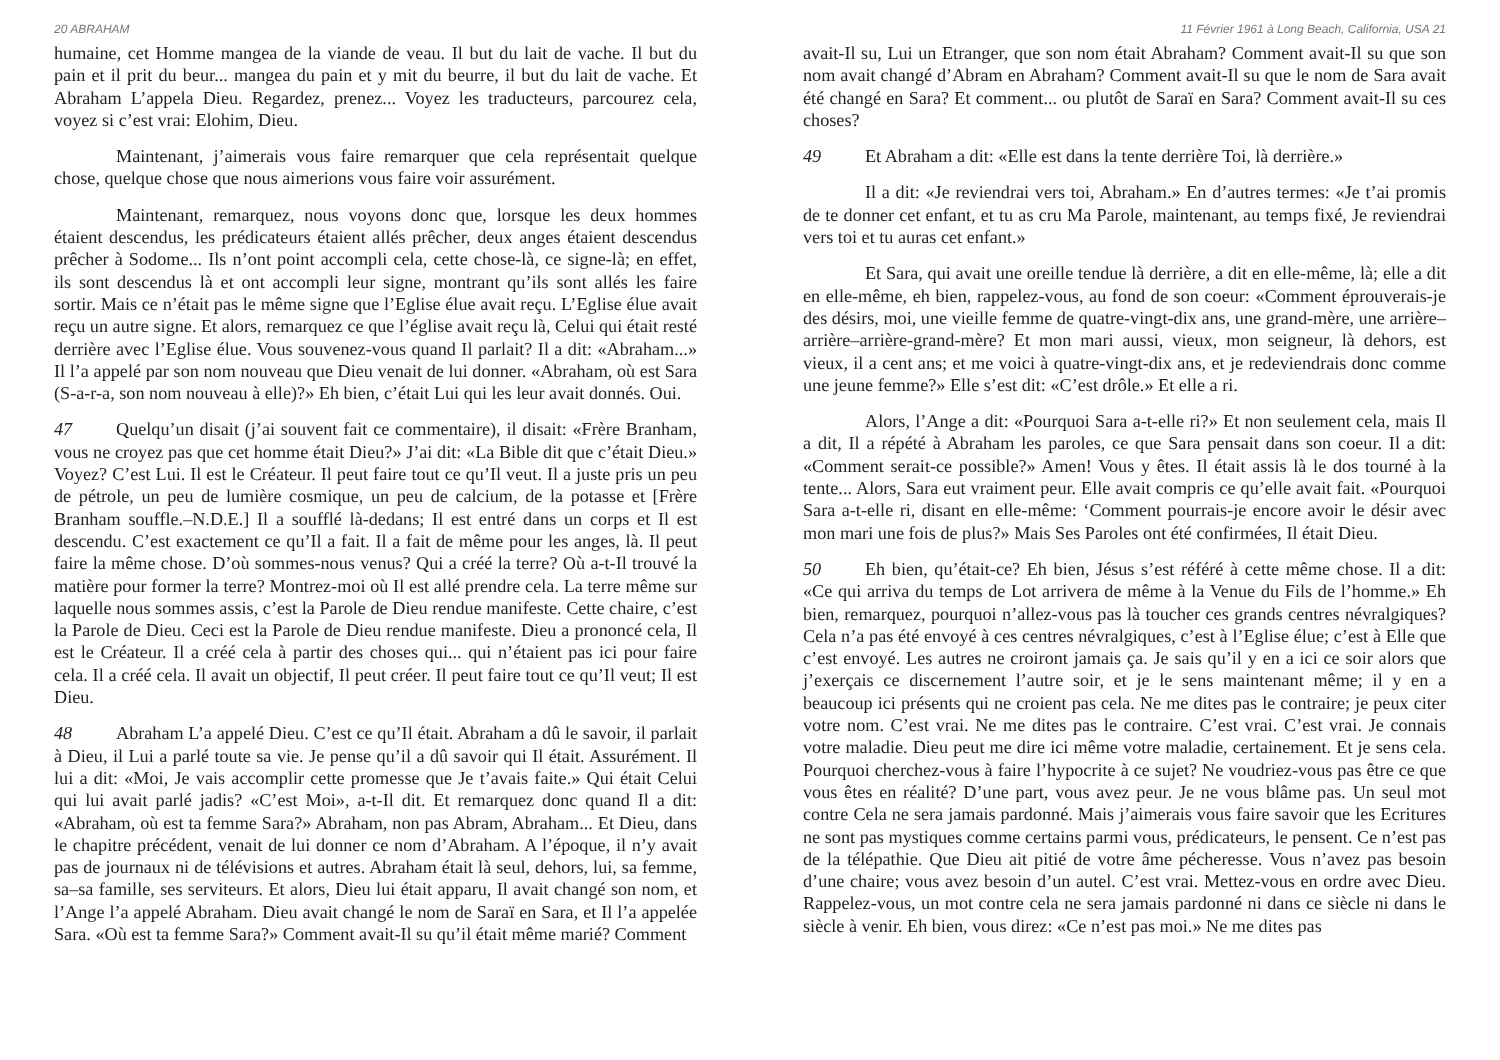20 ABRAHAM
humaine, cet Homme mangea de la viande de veau. Il but du lait de vache. Il but du pain et il prit du beur... mangea du pain et y mit du beurre, il but du lait de vache. Et Abraham L’appela Dieu. Regardez, prenez... Voyez les traducteurs, parcourez cela, voyez si c’est vrai: Elohim, Dieu.
Maintenant, j’aimerais vous faire remarquer que cela représentait quelque chose, quelque chose que nous aimerions vous faire voir assurément.
Maintenant, remarquez, nous voyons donc que, lorsque les deux hommes étaient descendus, les prédicateurs étaient allés prêcher, deux anges étaient descendus prêcher à Sodome... Ils n’ont point accompli cela, cette chose-là, ce signe-là; en effet, ils sont descendus là et ont accompli leur signe, montrant qu’ils sont allés les faire sortir. Mais ce n’était pas le même signe que l’Eglise élue avait reçu. L’Eglise élue avait reçu un autre signe. Et alors, remarquez ce que l’église avait reçu là, Celui qui était resté derrière avec l’Eglise élue. Vous souvenez-vous quand Il parlait? Il a dit: «Abraham...» Il l’a appelé par son nom nouveau que Dieu venait de lui donner. «Abraham, où est Sara (S-a-r-a, son nom nouveau à elle)?» Eh bien, c’était Lui qui les leur avait donnés. Oui.
47 Quelqu’un disait (j’ai souvent fait ce commentaire), il disait: «Frère Branham, vous ne croyez pas que cet homme était Dieu?» J’ai dit: «La Bible dit que c’était Dieu.» Voyez? C’est Lui. Il est le Créateur. Il peut faire tout ce qu’Il veut. Il a juste pris un peu de pétrole, un peu de lumière cosmique, un peu de calcium, de la potasse et [Frère Branham souffle.–N.D.E.] Il a soufflé là-dedans; Il est entré dans un corps et Il est descendu. C’est exactement ce qu’Il a fait. Il a fait de même pour les anges, là. Il peut faire la même chose. D’où sommes-nous venus? Qui a créé la terre? Où a-t-Il trouvé la matière pour former la terre? Montrez-moi où Il est allé prendre cela. La terre même sur laquelle nous sommes assis, c’est la Parole de Dieu rendue manifeste. Cette chaire, c’est la Parole de Dieu. Ceci est la Parole de Dieu rendue manifeste. Dieu a prononcé cela, Il est le Créateur. Il a créé cela à partir des choses qui... qui n’étaient pas ici pour faire cela. Il a créé cela. Il avait un objectif, Il peut créer. Il peut faire tout ce qu’Il veut; Il est Dieu.
48 Abraham L’a appelé Dieu. C’est ce qu’Il était. Abraham a dû le savoir, il parlait à Dieu, il Lui a parlé toute sa vie. Je pense qu’il a dû savoir qui Il était. Assurément. Il lui a dit: «Moi, Je vais accomplir cette promesse que Je t’avais faite.» Qui était Celui qui lui avait parlé jadis? «C’est Moi», a-t-Il dit. Et remarquez donc quand Il a dit: «Abraham, où est ta femme Sara?» Abraham, non pas Abram, Abraham... Et Dieu, dans le chapitre précédent, venait de lui donner ce nom d’Abraham. A l’époque, il n’y avait pas de journaux ni de télévisions et autres. Abraham était là seul, dehors, lui, sa femme, sa–sa famille, ses serviteurs. Et alors, Dieu lui était apparu, Il avait changé son nom, et l’Ange l’a appelé Abraham. Dieu avait changé le nom de Saraï en Sara, et Il l’a appelée Sara. «Où est ta femme Sara?» Comment avait-Il su qu’il était même marié? Comment
11 Février 1961 à Long Beach, California, USA 21
avait-Il su, Lui un Etranger, que son nom était Abraham? Comment avait-Il su que son nom avait changé d’Abram en Abraham? Comment avait-Il su que le nom de Sara avait été changé en Sara? Et comment... ou plutôt de Saraï en Sara? Comment avait-Il su ces choses?
49 Et Abraham a dit: «Elle est dans la tente derrière Toi, là derrière.»
Il a dit: «Je reviendrai vers toi, Abraham.» En d’autres termes: «Je t’ai promis de te donner cet enfant, et tu as cru Ma Parole, maintenant, au temps fixé, Je reviendrai vers toi et tu auras cet enfant.»
Et Sara, qui avait une oreille tendue là derrière, a dit en elle-même, là; elle a dit en elle-même, eh bien, rappelez-vous, au fond de son coeur: «Comment éprouverais-je des désirs, moi, une vieille femme de quatre-vingt-dix ans, une grand-mère, une arrière–arrière–arrière-grand-mère? Et mon mari aussi, vieux, mon seigneur, là dehors, est vieux, il a cent ans; et me voici à quatre-vingt-dix ans, et je redeviendrais donc comme une jeune femme?» Elle s’est dit: «C’est drôle.» Et elle a ri.
Alors, l’Ange a dit: «Pourquoi Sara a-t-elle ri?» Et non seulement cela, mais Il a dit, Il a répété à Abraham les paroles, ce que Sara pensait dans son coeur. Il a dit: «Comment serait-ce possible?» Amen! Vous y êtes. Il était assis là le dos tourné à la tente... Alors, Sara eut vraiment peur. Elle avait compris ce qu’elle avait fait. «Pourquoi Sara a-t-elle ri, disant en elle-même: ‘Comment pourrais-je encore avoir le désir avec mon mari une fois de plus?» Mais Ses Paroles ont été confirmées, Il était Dieu.
50 Eh bien, qu’était-ce? Eh bien, Jésus s’est référé à cette même chose. Il a dit: «Ce qui arriva du temps de Lot arrivera de même à la Venue du Fils de l’homme.» Eh bien, remarquez, pourquoi n’allez-vous pas là toucher ces grands centres névralgiques? Cela n’a pas été envoyé à ces centres névralgiques, c’est à l’Eglise élue; c’est à Elle que c’est envoyé. Les autres ne croiront jamais ça. Je sais qu’il y en a ici ce soir alors que j’exerçais ce discernement l’autre soir, et je le sens maintenant même; il y en a beaucoup ici présents qui ne croient pas cela. Ne me dites pas le contraire; je peux citer votre nom. C’est vrai. Ne me dites pas le contraire. C’est vrai. C’est vrai. Je connais votre maladie. Dieu peut me dire ici même votre maladie, certainement. Et je sens cela. Pourquoi cherchez-vous à faire l’hypocrite à ce sujet? Ne voudriez-vous pas être ce que vous êtes en réalité? D’une part, vous avez peur. Je ne vous blâme pas. Un seul mot contre Cela ne sera jamais pardonné. Mais j’aimerais vous faire savoir que les Ecritures ne sont pas mystiques comme certains parmi vous, prédicateurs, le pensent. Ce n’est pas de la télépathie. Que Dieu ait pitié de votre âme pécheresse. Vous n’avez pas besoin d’une chaire; vous avez besoin d’un autel. C’est vrai. Mettez-vous en ordre avec Dieu. Rappelez-vous, un mot contre cela ne sera jamais pardonné ni dans ce siècle ni dans le siècle à venir. Eh bien, vous direz: «Ce n’est pas moi.» Ne me dites pas